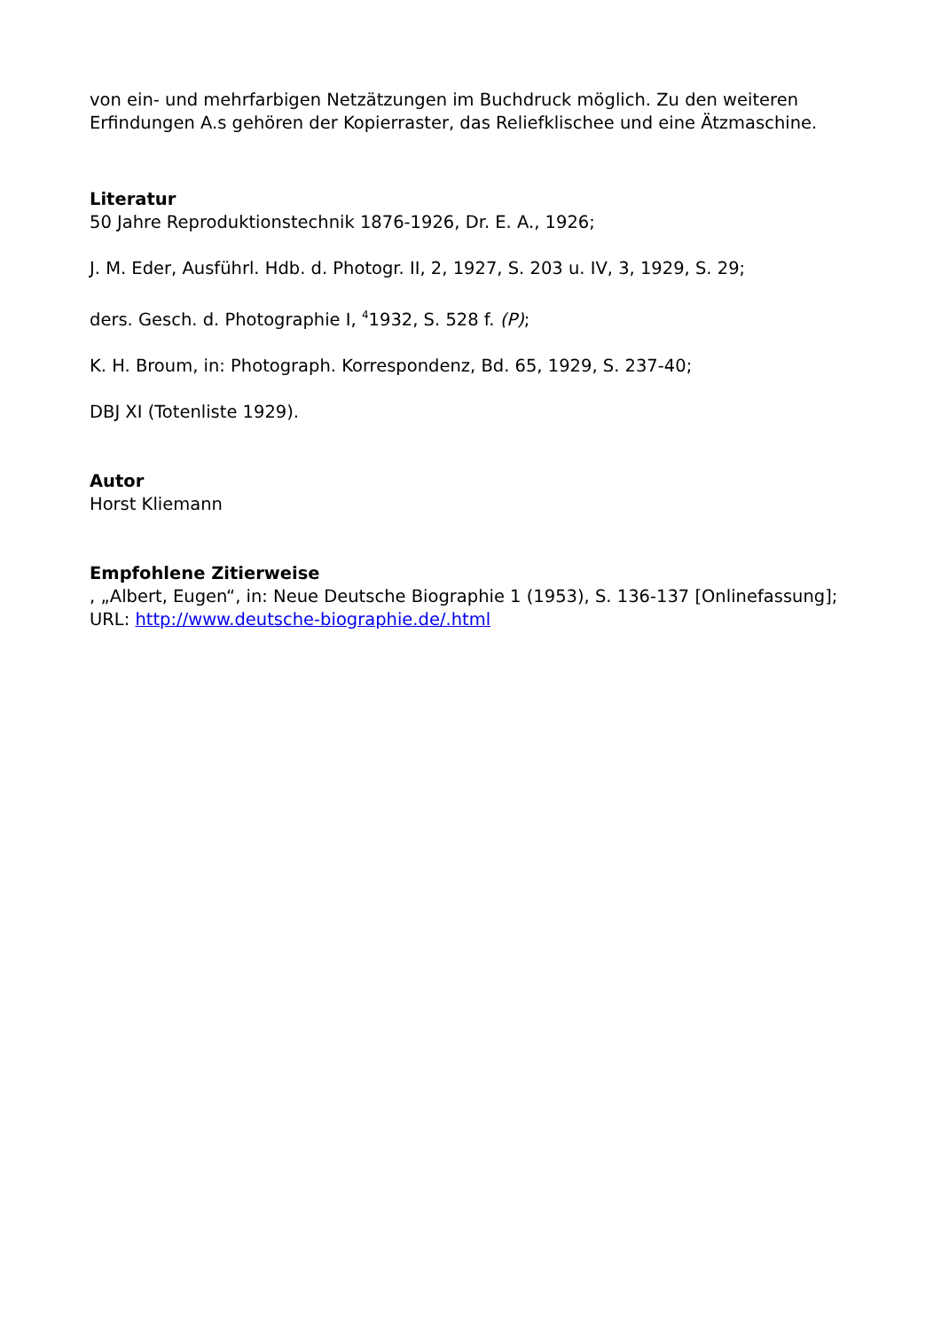von ein- und mehrfarbigen Netzätzungen im Buchdruck möglich. Zu den weiteren Erfindungen A.s gehören der Kopierraster, das Reliefklischee und eine Ätzmaschine.
Literatur
50 Jahre Reproduktionstechnik 1876-1926, Dr. E. A., 1926;
J. M. Eder, Ausführl. Hdb. d. Photogr. II, 2, 1927, S. 203 u. IV, 3, 1929, S. 29;
ders. Gesch. d. Photographie I, <sup>4</sup>1932, S. 528 f. (P);
K. H. Broum, in: Photograph. Korrespondenz, Bd. 65, 1929, S. 237-40;
DBJ XI (Totenliste 1929).
Autor
Horst Kliemann
Empfohlene Zitierweise
, „Albert, Eugen“, in: Neue Deutsche Biographie 1 (1953), S. 136-137 [Onlinefassung]; URL: http://www.deutsche-biographie.de/.html